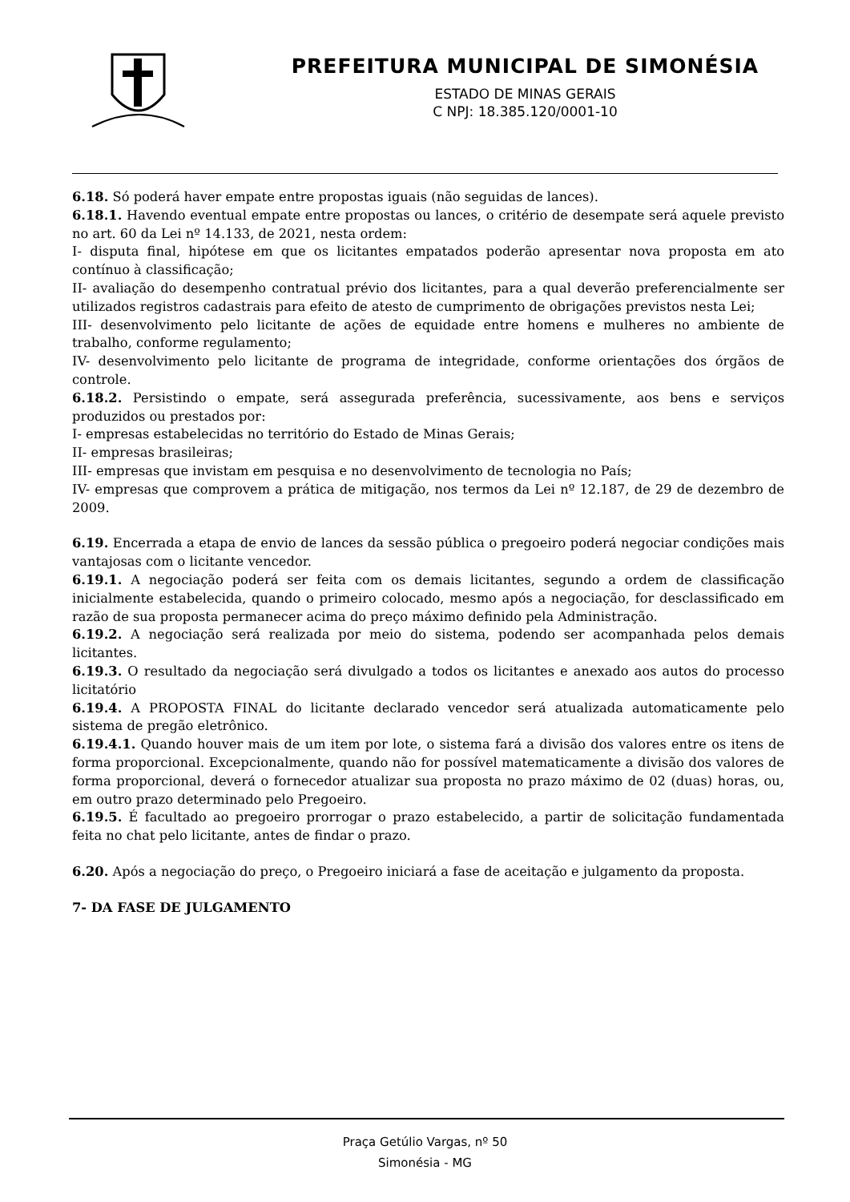PREFEITURA MUNICIPAL DE SIMONÉSIA
ESTADO DE MINAS GERAIS
C NPJ: 18.385.120/0001-10
6.18. Só poderá haver empate entre propostas iguais (não seguidas de lances).
6.18.1. Havendo eventual empate entre propostas ou lances, o critério de desempate será aquele previsto no art. 60 da Lei nº 14.133, de 2021, nesta ordem:
I- disputa final, hipótese em que os licitantes empatados poderão apresentar nova proposta em ato contínuo à classificação;
II- avaliação do desempenho contratual prévio dos licitantes, para a qual deverão preferencialmente ser utilizados registros cadastrais para efeito de atesto de cumprimento de obrigações previstos nesta Lei;
III- desenvolvimento pelo licitante de ações de equidade entre homens e mulheres no ambiente de trabalho, conforme regulamento;
IV- desenvolvimento pelo licitante de programa de integridade, conforme orientações dos órgãos de controle.
6.18.2. Persistindo o empate, será assegurada preferência, sucessivamente, aos bens e serviços produzidos ou prestados por:
I- empresas estabelecidas no território do Estado de Minas Gerais;
II- empresas brasileiras;
III- empresas que invistam em pesquisa e no desenvolvimento de tecnologia no País;
IV- empresas que comprovem a prática de mitigação, nos termos da Lei nº 12.187, de 29 de dezembro de 2009.
6.19. Encerrada a etapa de envio de lances da sessão pública o pregoeiro poderá negociar condições mais vantajosas com o licitante vencedor.
6.19.1. A negociação poderá ser feita com os demais licitantes, segundo a ordem de classificação inicialmente estabelecida, quando o primeiro colocado, mesmo após a negociação, for desclassificado em razão de sua proposta permanecer acima do preço máximo definido pela Administração.
6.19.2. A negociação será realizada por meio do sistema, podendo ser acompanhada pelos demais licitantes.
6.19.3. O resultado da negociação será divulgado a todos os licitantes e anexado aos autos do processo licitatório
6.19.4. A PROPOSTA FINAL do licitante declarado vencedor será atualizada automaticamente pelo sistema de pregão eletrônico.
6.19.4.1. Quando houver mais de um item por lote, o sistema fará a divisão dos valores entre os itens de forma proporcional. Excepcionalmente, quando não for possível matematicamente a divisão dos valores de forma proporcional, deverá o fornecedor atualizar sua proposta no prazo máximo de 02 (duas) horas, ou, em outro prazo determinado pelo Pregoeiro.
6.19.5. É facultado ao pregoeiro prorrogar o prazo estabelecido, a partir de solicitação fundamentada feita no chat pelo licitante, antes de findar o prazo.
6.20. Após a negociação do preço, o Pregoeiro iniciará a fase de aceitação e julgamento da proposta.
7- DA FASE DE JULGAMENTO
Praça Getúlio Vargas, nº 50
Simonésia - MG